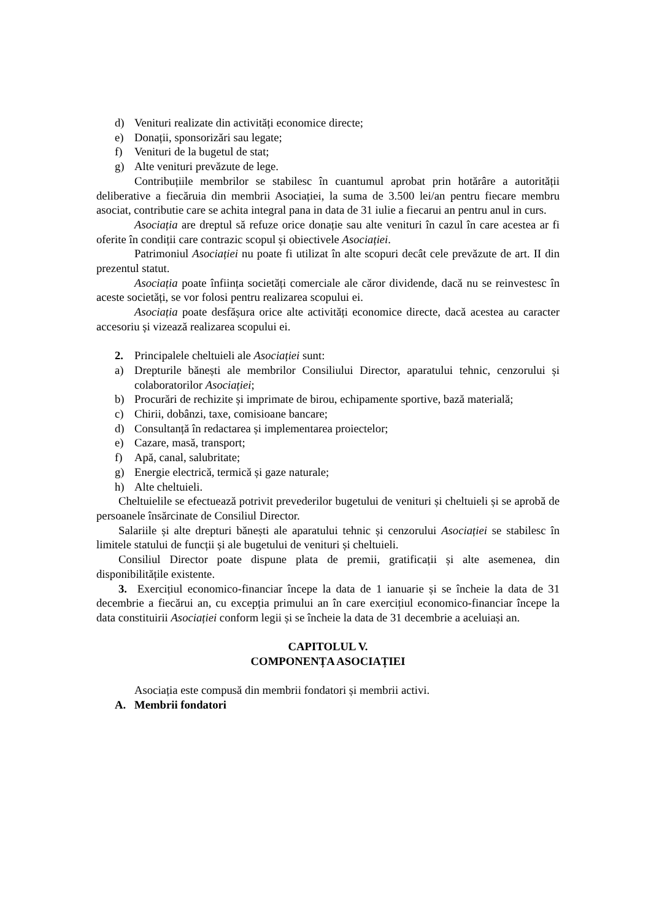d) Venituri realizate din activități economice directe;
e) Donații, sponsorizări sau legate;
f) Venituri de la bugetul de stat;
g) Alte venituri prevăzute de lege.
Contribuțiile membrilor se stabilesc în cuantumul aprobat prin hotărâre a autorității deliberative a fiecăruia din membrii Asociației, la suma de 3.500 lei/an pentru fiecare membru asociat, contributie care se achita integral pana in data de 31 iulie a fiecarui an pentru anul in curs.
Asociația are dreptul să refuze orice donație sau alte venituri în cazul în care acestea ar fi oferite în condiții care contrazic scopul și obiectivele Asociației.
Patrimoniul Asociației nu poate fi utilizat în alte scopuri decât cele prevăzute de art. II din prezentul statut.
Asociația poate înființa societăți comerciale ale căror dividende, dacă nu se reinvestesc în aceste societăți, se vor folosi pentru realizarea scopului ei.
Asociația poate desfășura orice alte activități economice directe, dacă acestea au caracter accesoriu și vizează realizarea scopului ei.
2. Principalele cheltuieli ale Asociației sunt:
a) Drepturile bănești ale membrilor Consiliului Director, aparatului tehnic, cenzorului și colaboratorilor Asociației;
b) Procurări de rechizite și imprimate de birou, echipamente sportive, bază materială;
c) Chirii, dobânzi, taxe, comisioane bancare;
d) Consultanță în redactarea și implementarea proiectelor;
e) Cazare, masă, transport;
f) Apă, canal, salubritate;
g) Energie electrică, termică și gaze naturale;
h) Alte cheltuieli.
Cheltuielile se efectuează potrivit prevederilor bugetului de venituri și cheltuieli și se aprobă de persoanele însărcinate de Consiliul Director.
Salariile și alte drepturi bănești ale aparatului tehnic și cenzorului Asociației se stabilesc în limitele statului de funcții și ale bugetului de venituri și cheltuieli.
Consiliul Director poate dispune plata de premii, gratificații și alte asemenea, din disponibilitățile existente.
3. Exercițiul economico-financiar începe la data de 1 ianuarie și se încheie la data de 31 decembrie a fiecărui an, cu excepția primului an în care exercițiul economico-financiar începe la data constituirii Asociației conform legii și se încheie la data de 31 decembrie a aceluiași an.
CAPITOLUL V.
COMPONENȚA ASOCIAȚIEI
Asociația este compusă din membrii fondatori și membrii activi.
A. Membrii fondatori